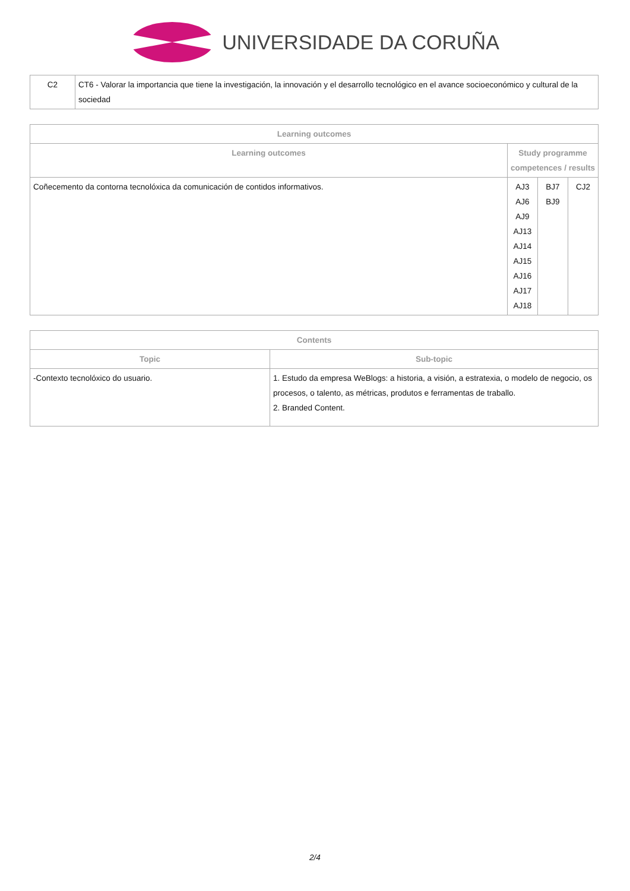UNIVERSIDADE DA CORUÑA
| C2 | CT6 - Valorar la importancia que tiene la investigación, la innovación y el desarrollo tecnológico en el avance socioeconómico y cultural de la sociedad |
| Learning outcomes | | | |
| --- | --- | --- | --- |
| Learning outcomes | Study programme competences / results | | |
| Coñecemento da contorna tecnolóxica da comunicación de contidos informativos. | AJ3 AJ6 AJ9 AJ13 AJ14 AJ15 AJ16 AJ17 AJ18 | BJ7 BJ9 | CJ2 |
| Contents | |
| --- | --- |
| Topic | Sub-topic |
| -Contexto tecnolóxico do usuario. | 1. Estudo da empresa WeBlogs: a historia, a visión, a estratexia, o modelo de negocio, os procesos, o talento, as métricas, produtos e ferramentas de traballo. 2. Branded Content. |
2/4